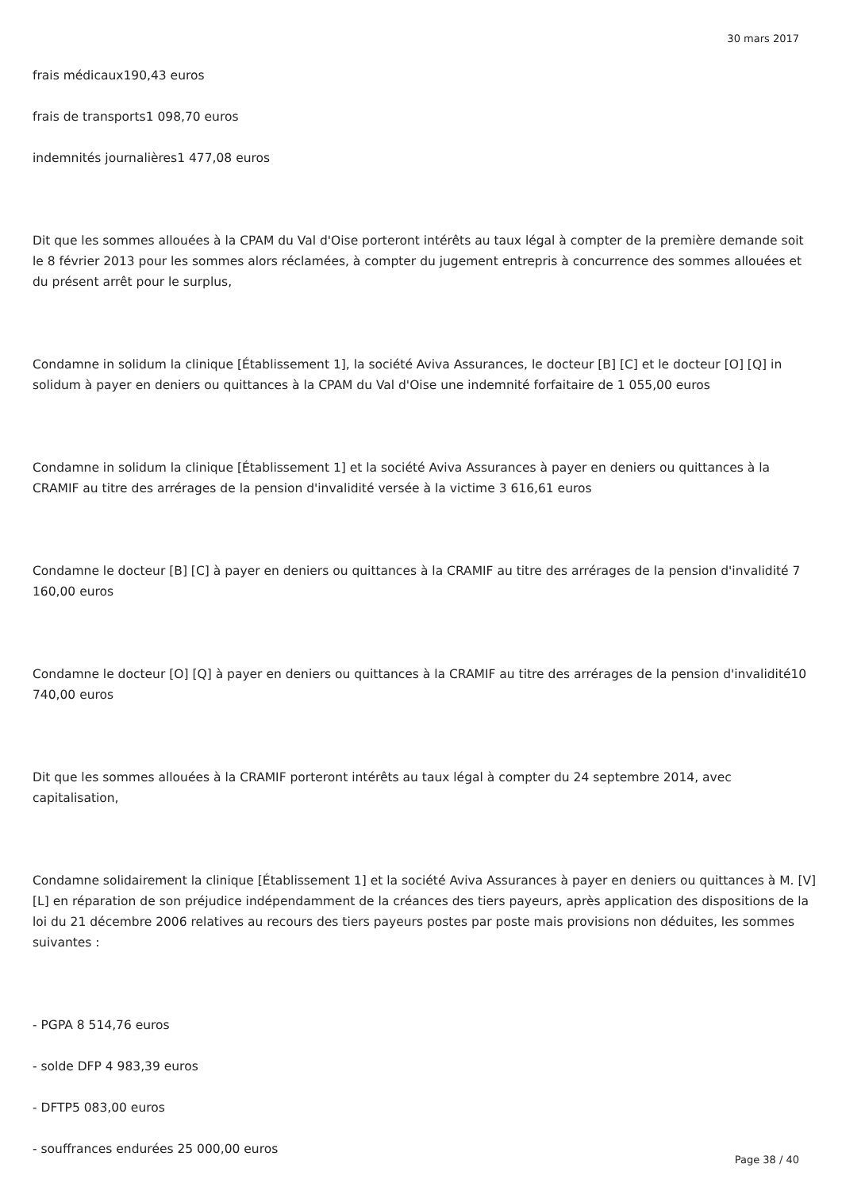30 mars 2017
frais médicaux190,43 euros
frais de transports1 098,70 euros
indemnités journalières1 477,08 euros
Dit que les sommes allouées à la CPAM du Val d'Oise porteront intérêts au taux légal à compter de la première demande soit le 8 février 2013 pour les sommes alors réclamées, à compter du jugement entrepris à concurrence des sommes allouées et du présent arrêt pour le surplus,
Condamne in solidum la clinique [Établissement 1], la société Aviva Assurances, le docteur [B] [C] et le docteur [O] [Q] in solidum à payer en deniers ou quittances à la CPAM du Val d'Oise une indemnité forfaitaire de 1 055,00 euros
Condamne in solidum la clinique [Établissement 1] et la société Aviva Assurances à payer en deniers ou quittances à la CRAMIF au titre des arrérages de la pension d'invalidité versée à la victime 3 616,61 euros
Condamne le docteur [B] [C] à payer en deniers ou quittances à la CRAMIF au titre des arrérages de la pension d'invalidité 7 160,00 euros
Condamne le docteur [O] [Q] à payer en deniers ou quittances à la CRAMIF au titre des arrérages de la pension d'invalidité10 740,00 euros
Dit que les sommes allouées à la CRAMIF porteront intérêts au taux légal à compter du 24 septembre 2014, avec capitalisation,
Condamne solidairement la clinique [Établissement 1] et la société Aviva Assurances à payer en deniers ou quittances à M. [V] [L] en réparation de son préjudice indépendamment de la créances des tiers payeurs, après application des dispositions de la loi du 21 décembre 2006 relatives au recours des tiers payeurs postes par poste mais provisions non déduites, les sommes suivantes :
- PGPA 8 514,76 euros
- solde DFP 4 983,39 euros
- DFTP5 083,00 euros
- souffrances endurées 25 000,00 euros
Page 38 / 40